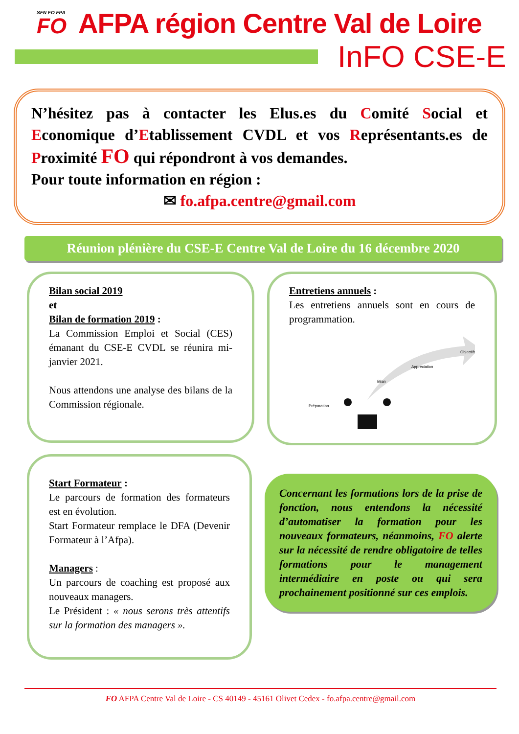SFN FO FPA
FO
AFPA région Centre Val de Loire
InFO CSE-E
N’hésitez pas à contacter les Elus.es du Comité Social et Economique d’Etablissement CVDL et vos Représentants.es de Proximité FO qui répondront à vos demandes.
Pour toute information en région :
✉ fo.afpa.centre@gmail.com
Réunion plénière du CSE-E Centre Val de Loire du 16 décembre 2020
Bilan social 2019
et
Bilan de formation 2019 :
La Commission Emploi et Social (CES) émanant du CSE-E CVDL se réunira mi-janvier 2021.
Nous attendons une analyse des bilans de la Commission régionale.
Entretiens annuels :
Les entretiens annuels sont en cours de programmation.
Préparation
Bilan
Appréciation
Objectifs
Start Formateur :
Le parcours de formation des formateurs est en évolution.
Start Formateur remplace le DFA (Devenir Formateur à l’Afpa).
Managers :
Un parcours de coaching est proposé aux nouveaux managers.
Le Président : « nous serons très attentifs sur la formation des managers ».
Concernant les formations lors de la prise de fonction, nous entendons la nécessité d’automatiser la formation pour les nouveaux formateurs, néanmoins, FO alerte sur la nécessité de rendre obligatoire de telles formations pour le management intermédiaire en poste ou qui sera prochainement positionné sur ces emplois.
FO AFPA Centre Val de Loire - CS 40149 - 45161 Olivet Cedex - fo.afpa.centre@gmail.com